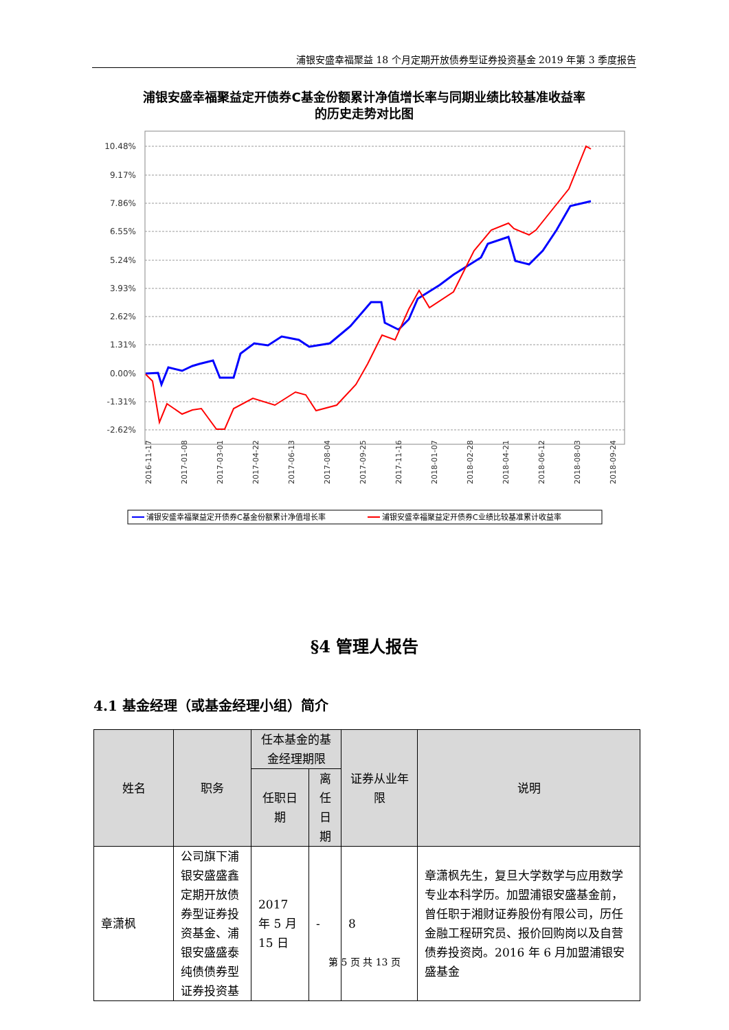浦银安盛幸福聚益 18 个月定期开放债券型证券投资基金 2019 年第 3 季度报告
浦银安盛幸福聚益定开债券C基金份额累计净值增长率与同期业绩比较基准收益率
的历史走势对比图
10.48%
9.17%
7.86%
6.55%
5.24%
3.93%
2.62%
1.31%
0.00%
-1.31%
-2.62%
2016-11-17
2017-01-08
2017-03-01
2017-04-22
2017-06-13
2017-08-04
2017-09-25
2017-11-16
2018-01-07
2018-02-28
2018-04-21
2018-06-12
2018-08-03
2018-09-24
浦银安盛幸福聚益定开债券C基金份额累计净值增长率
浦银安盛幸福聚益定开债券C业绩比较基准累计收益率
§4 管理人报告
4.1 基金经理（或基金经理小组）简介
| 姓名 | 职务 | 任本基金的基金经理期限 | | 证券从业年限 | 说明 |
| --- | --- | --- | --- | --- | --- |
| | | 任职日期 | 离任日期 | | |
| 章潇枫 | 公司旗下浦银安盛盛鑫定期开放债券型证券投资基金、浦银安盛盛泰纯债债券型证券投资基 | 2017 年 5 月 15 日 | - | 8 | 章潇枫先生，复旦大学数学与应用数学专业本科学历。加盟浦银安盛基金前，曾任职于湘财证券股份有限公司，历任金融工程研究员、报价回购岗以及自营债券投资岗。2016 年 6 月加盟浦银安盛基金 |
第 5 页 共 13 页